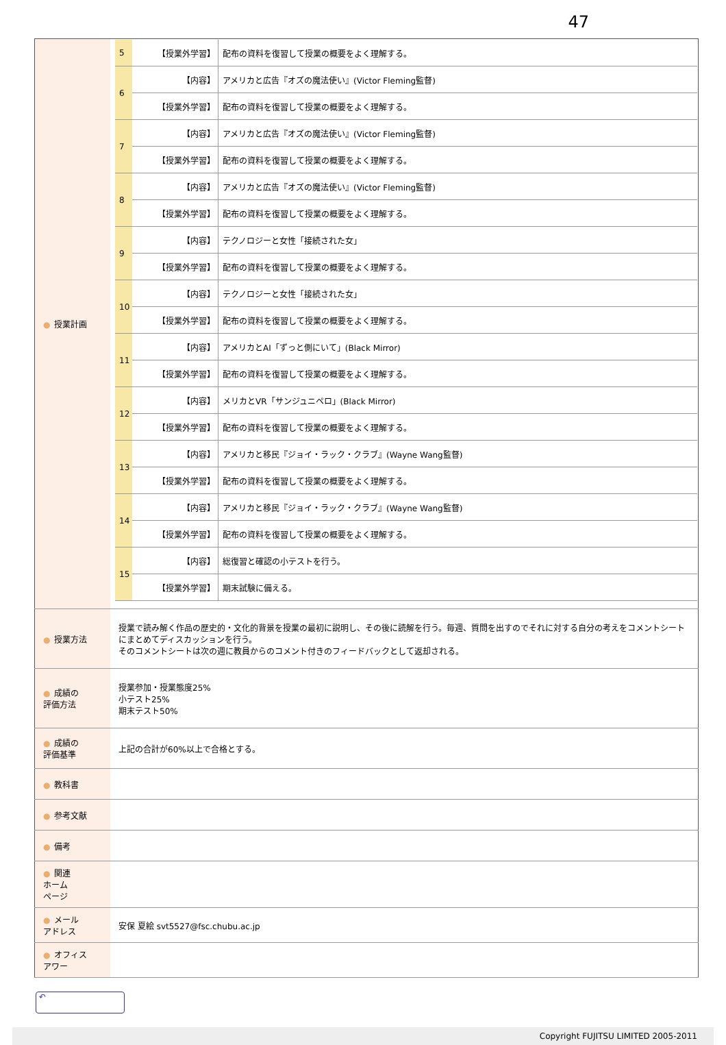47
| ● 授業計画 | / 5 / 【授業外学習】 / 配布の資料を復習して授業の概要をよく理解する。 / / 6 / 【内容】 / アメリカと広告『オズの魔法使い』(Victor Fleming監督) / / / 【授業外学習】 / 配布の資料を復習して授業の概要をよく理解する。 / / 7 / 【内容】 / アメリカと広告『オズの魔法使い』(Victor Fleming監督) / / / 【授業外学習】 / 配布の資料を復習して授業の概要をよく理解する。 / / 8 / 【内容】 / アメリカと広告『オズの魔法使い』(Victor Fleming監督) / / / 【授業外学習】 / 配布の資料を復習して授業の概要をよく理解する。 / / 9 / 【内容】 / テクノロジーと女性「接続された女」 / / / 【授業外学習】 / 配布の資料を復習して授業の概要をよく理解する。 / / 10 / 【内容】 / テクノロジーと女性「接続された女」 / / / 【授業外学習】 / 配布の資料を復習して授業の概要をよく理解する。 / / 11 / 【内容】 / アメリカとAI「ずっと側にいて」(Black Mirror) / / / 【授業外学習】 / 配布の資料を復習して授業の概要をよく理解する。 / / 12 / 【内容】 / メリカとVR「サンジュニペロ」(Black Mirror) / / / 【授業外学習】 / 配布の資料を復習して授業の概要をよく理解する。 / / 13 / 【内容】 / アメリカと移民『ジョイ・ラック・クラブ』(Wayne Wang監督) / / / 【授業外学習】 / 配布の資料を復習して授業の概要をよく理解する。 / / 14 / 【内容】 / アメリカと移民『ジョイ・ラック・クラブ』(Wayne Wang監督) / / / 【授業外学習】 / 配布の資料を復習して授業の概要をよく理解する。 / / 15 / 【内容】 / 総復習と確認の小テストを行う。 / / / 【授業外学習】 / 期末試験に備える。 / |
| ● 授業方法 | 授業で読み解く作品の歴史的・文化的背景を授業の最初に説明し、その後に読解を行う。毎週、質問を出すのでそれに対する自分の考えをコメントシートにまとめてディスカッションを行う。 そのコメントシートは次の週に教員からのコメント付きのフィードバックとして返却される。 |
| ● 成績の 評価方法 | 授業参加・授業態度25% 小テスト25% 期末テスト50% |
| ● 成績の 評価基準 | 上記の合計が60%以上で合格とする。 |
| ● 教科書 | |
| ● 参考文献 | |
| ● 備考 | |
| ● 関連 ホーム ページ | |
| ● メール アドレス | 安保 夏絵 svt5527@fsc.chubu.ac.jp |
| ● オフィス アワー | |
↶
Copyright FUJITSU LIMITED 2005-2011